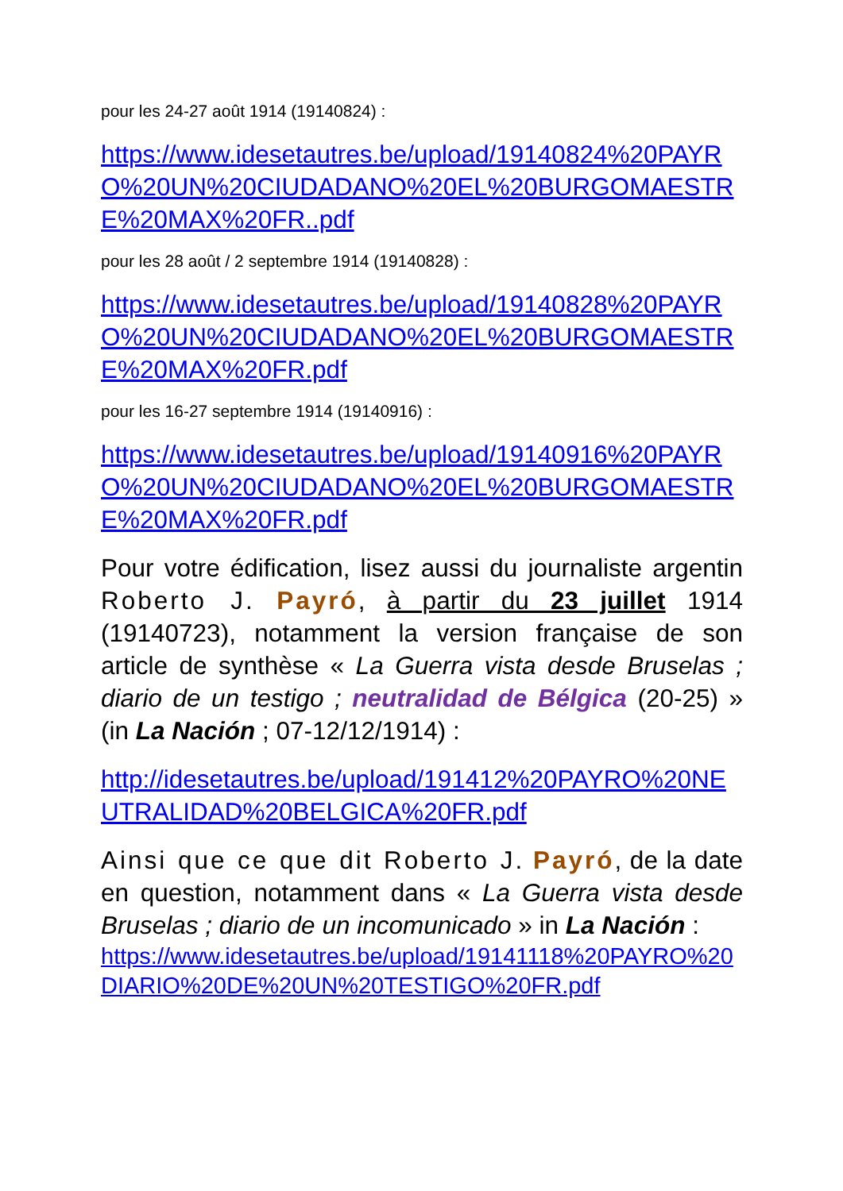pour les 24-27 août 1914 (19140824) :
https://www.idesetautres.be/upload/19140824%20PAYRO%20UN%20CIUDADANO%20EL%20BURGOMAESTRE%20MAX%20FR..pdf
pour les 28 août / 2 septembre 1914 (19140828) :
https://www.idesetautres.be/upload/19140828%20PAYRO%20UN%20CIUDADANO%20EL%20BURGOMAESTRE%20MAX%20FR.pdf
pour les 16-27 septembre 1914 (19140916) :
https://www.idesetautres.be/upload/19140916%20PAYRO%20UN%20CIUDADANO%20EL%20BURGOMAESTRE%20MAX%20FR.pdf
Pour votre édification, lisez aussi du journaliste argentin Roberto J. Payró, à partir du 23 juillet 1914 (19140723), notamment la version française de son article de synthèse « La Guerra vista desde Bruselas ; diario de un testigo ; neutralidad de Bélgica (20-25) » (in La Nación ; 07-12/12/1914) :
http://idesetautres.be/upload/191412%20PAYRO%20NEUTRALIDAD%20BELGICA%20FR.pdf
Ainsi que ce que dit Roberto J. Payró, de la date en question, notamment dans « La Guerra vista desde Bruselas ; diario de un incomunicado » in La Nación :
https://www.idesetautres.be/upload/19141118%20PAYRO%20DIARIO%20DE%20UN%20TESTIGO%20FR.pdf